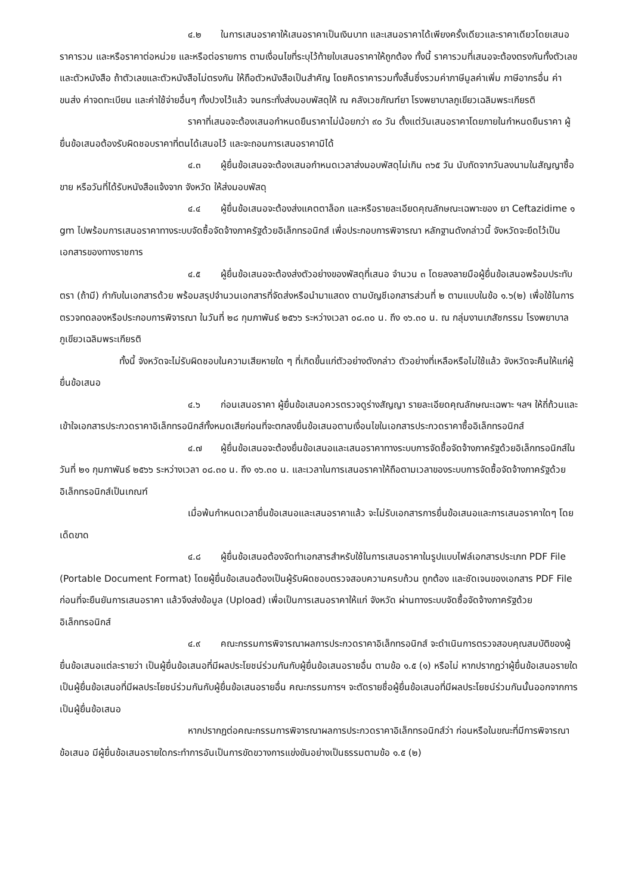๔.๒ ในการเสนอราคาให้เสนอราคาเป็นเงินบาท และเสนอราคาได้เพียงครั้งเดียวและราคาเดียวโดยเสนอราคารวม และหรือราคาต่อหน่วย และหรือต่อรายการ ตามเงื่อนไขที่ระบุไว้ท้ายใบเสนอราคาให้ถูกต้อง ทั้งนี้ ราคารวมที่เสนอจะต้องตรงกันทั้งตัวเลขและตัวหนังสือ ถ้าตัวเลขและตัวหนังสือไม่ตรงกัน ให้ถือตัวหนังสือเป็นสำคัญ โดยคิดราคารวมทั้งสิ้นซึ่งรวมค่าภาษีมูลค่าเพิ่ม ภาษีอากรอื่น ค่าขนส่ง ค่าจดทะเบียน และค่าใช้จ่ายอื่นๆ ทั้งปวงไว้แล้ว จนกระทั่งส่งมอบพัสดุให้ ณ คลังเวชภัณฑ์ยา โรงพยาบาลภูเขียวเฉลิมพระเกียรติ
ราคาที่เสนอจะต้องเสนอกำหนดยืนราคาไม่น้อยกว่า ๙๐ วัน ตั้งแต่วันเสนอราคาโดยภายในกำหนดยืนราคา ผู้ยื่นข้อเสนอต้องรับผิดชอบราคาที่ตนได้เสนอไว้ และจะถอนการเสนอราคามิได้
๔.๓ ผู้ยื่นข้อเสนอจะต้องเสนอกำหนดเวลาส่งมอบพัสดุไม่เกิน ๓๖๕ วัน นับถัดจากวันลงนามในสัญญาซื้อขาย หรือวันที่ได้รับหนังสือแจ้งจาก จังหวัด ให้ส่งมอบพัสดุ
๔.๔ ผู้ยื่นข้อเสนอจะต้องส่งแคตตาล็อก และหรือรายละเอียดคุณลักษณะเฉพาะของ ยา Ceftazidime ๑ gm ไปพร้อมการเสนอราคาทางระบบจัดซื้อจัดจ้างภาครัฐด้วยอิเล็กทรอนิกส์ เพื่อประกอบการพิจารณา หลักฐานดังกล่าวนี้ จังหวัดจะยึดไว้เป็นเอกสารของทางราชการ
๔.๕ ผู้ยื่นข้อเสนอจะต้องส่งตัวอย่างของพัสดุที่เสนอ จำนวน ๓ โดยลงลายมือผู้ยื่นข้อเสนอพร้อมประทับตรา (ถ้ามี) กำกับในเอกสารด้วย พร้อมสรุปจำนวนเอกสารที่จัดส่งหรือนำมาแสดง ตามบัญชีเอกสารส่วนที่ ๒ ตามแบบในข้อ ๑.๖(๒) เพื่อใช้ในการตรวจทดลองหรือประกอบการพิจารณา ในวันที่ ๒๘ กุมภาพันธ์ ๒๕๖๖ ระหว่างเวลา ๐๘.๓๐ น. ถึง ๑๖.๓๐ น. ณ กลุ่มงานเภสัชกรรม โรงพยาบาลภูเขียวเฉลิมพระเกียรติ
ทั้งนี้ จังหวัดจะไม่รับผิดชอบในความเสียหายใด ๆ ที่เกิดขึ้นแก่ตัวอย่างดังกล่าว ตัวอย่างที่เหลือหรือไม่ใช้แล้ว จังหวัดจะคืนให้แก่ผู้ยื่นข้อเสนอ
๔.๖ ก่อนเสนอราคา ผู้ยื่นข้อเสนอควรตรวจดูร่างสัญญา รายละเอียดคุณลักษณะเฉพาะ ฯลฯ ให้ถี่ถ้วนและเข้าใจเอกสารประกวดราคาอิเล็กทรอนิกส์ทั้งหมดเสียก่อนที่จะตกลงยื่นข้อเสนอตามเงื่อนไขในเอกสารประกวดราคาซื้ออิเล็กทรอนิกส์
๔.๗ ผู้ยื่นข้อเสนอจะต้องยื่นข้อเสนอและเสนอราคาทางระบบการจัดซื้อจัดจ้างภาครัฐด้วยอิเล็กทรอนิกส์ในวันที่ ๒๑ กุมภาพันธ์ ๒๕๖๖ ระหว่างเวลา ๐๘.๓๐ น. ถึง ๑๖.๓๐ น. และเวลาในการเสนอราคาให้ถือตามเวลาของระบบการจัดซื้อจัดจ้างภาครัฐด้วยอิเล็กทรอนิกส์เป็นเกณฑ์
เมื่อพ้นกำหนดเวลายื่นข้อเสนอและเสนอราคาแล้ว จะไม่รับเอกสารการยื่นข้อเสนอและการเสนอราคาใดๆ โดยเด็ดขาด
๔.๘ ผู้ยื่นข้อเสนอต้องจัดทำเอกสารสำหรับใช้ในการเสนอราคาในรูปแบบไฟล์เอกสารประเภท PDF File (Portable Document Format) โดยผู้ยื่นข้อเสนอต้องเป็นผู้รับผิดชอบตรวจสอบความครบถ้วน ถูกต้อง และชัดเจนของเอกสาร PDF File ก่อนที่จะยืนยันการเสนอราคา แล้วจึงส่งข้อมูล (Upload) เพื่อเป็นการเสนอราคาให้แก่ จังหวัด ผ่านทางระบบจัดซื้อจัดจ้างภาครัฐด้วยอิเล็กทรอนิกส์
๔.๙ คณะกรรมการพิจารณาผลการประกวดราคาอิเล็กทรอนิกส์ จะดำเนินการตรวจสอบคุณสมบัติของผู้ยื่นข้อเสนอแต่ละรายว่า เป็นผู้ยื่นข้อเสนอที่มีผลประโยชน์ร่วมกันกับผู้ยื่นข้อเสนอรายอื่น ตามข้อ ๑.๕ (๑) หรือไม่ หากปรากฏว่าผู้ยื่นข้อเสนอรายใดเป็นผู้ยื่นข้อเสนอที่มีผลประโยชน์ร่วมกันกับผู้ยื่นข้อเสนอรายอื่น คณะกรรมการฯ จะตัดรายชื่อผู้ยื่นข้อเสนอที่มีผลประโยชน์ร่วมกันนั้นออกจากการเป็นผู้ยื่นข้อเสนอ
หากปรากฏต่อคณะกรรมการพิจารณาผลการประกวดราคาอิเล็กทรอนิกส์ว่า ก่อนหรือในขณะที่มีการพิจารณาข้อเสนอ มีผู้ยื่นข้อเสนอรายใดกระทำการอันเป็นการขัดขวางการแข่งขันอย่างเป็นธรรมตามข้อ ๑.๕ (๒)